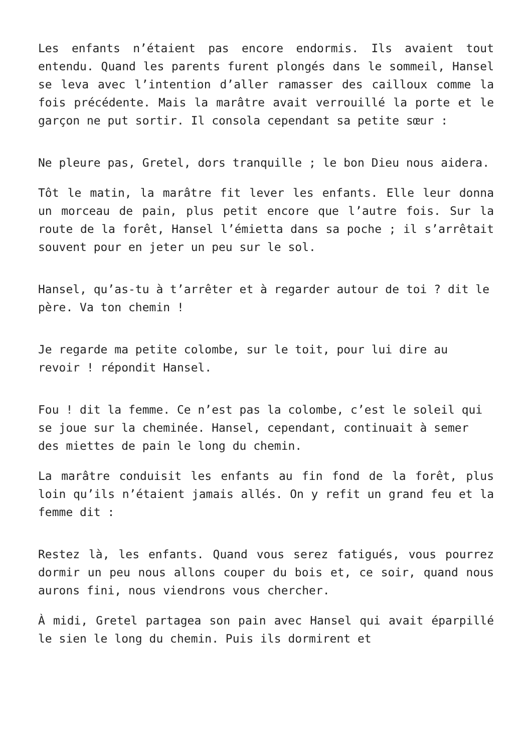Les enfants n’étaient pas encore endormis. Ils avaient tout entendu. Quand les parents furent plongés dans le sommeil, Hansel se leva avec l’intention d’aller ramasser des cailloux comme la fois précédente. Mais la marâtre avait verrouillé la porte et le garçon ne put sortir. Il consola cependant sa petite sœur :
Ne pleure pas, Gretel, dors tranquille ; le bon Dieu nous aidera.
Tôt le matin, la marâtre fit lever les enfants. Elle leur donna un morceau de pain, plus petit encore que l’autre fois. Sur la route de la forêt, Hansel l’émietta dans sa poche ; il s’arrêtait souvent pour en jeter un peu sur le sol.
Hansel, qu’as-tu à t’arrêter et à regarder autour de toi ? dit le père. Va ton chemin !
Je regarde ma petite colombe, sur le toit, pour lui dire au revoir ! répondit Hansel.
Fou ! dit la femme. Ce n’est pas la colombe, c’est le soleil qui se joue sur la cheminée. Hansel, cependant, continuait à semer des miettes de pain le long du chemin.
La marâtre conduisit les enfants au fin fond de la forêt, plus loin qu’ils n’étaient jamais allés. On y refit un grand feu et la femme dit :
Restez là, les enfants. Quand vous serez fatigués, vous pourrez dormir un peu nous allons couper du bois et, ce soir, quand nous aurons fini, nous viendrons vous chercher.
À midi, Gretel partagea son pain avec Hansel qui avait éparpillé le sien le long du chemin. Puis ils dormirent et